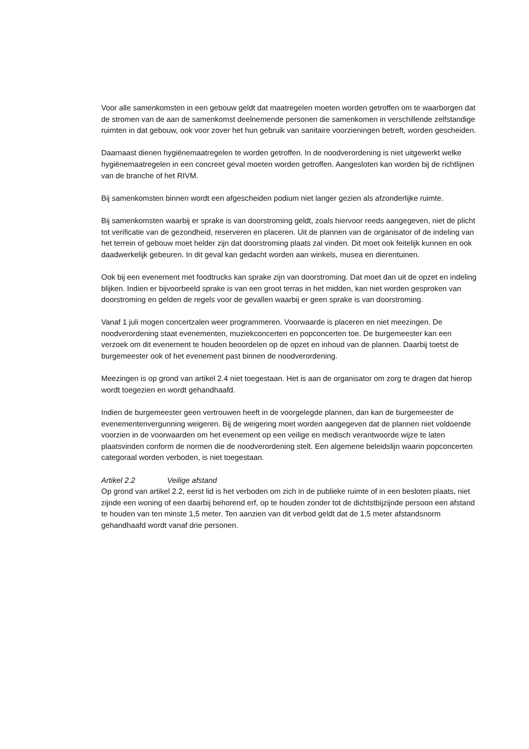Voor alle samenkomsten in een gebouw geldt dat maatregelen moeten worden getroffen om te waarborgen dat de stromen van de aan de samenkomst deelnemende personen die samenkomen in verschillende zelfstandige ruimten in dat gebouw, ook voor zover het hun gebruik van sanitaire voorzieningen betreft, worden gescheiden.
Daarnaast dienen hygiënemaatregelen te worden getroffen. In de noodverordening is niet uitgewerkt welke hygiënemaatregelen in een concreet geval moeten worden getroffen. Aangesloten kan worden bij de richtlijnen van de branche of het RIVM.
Bij samenkomsten binnen wordt een afgescheiden podium niet langer gezien als afzonderlijke ruimte.
Bij samenkomsten waarbij er sprake is van doorstroming geldt, zoals hiervoor reeds aangegeven, niet de plicht tot verificatie van de gezondheid, reserveren en placeren. Uit de plannen van de organisator of de indeling van het terrein of gebouw moet helder zijn dat doorstroming plaats zal vinden. Dit moet ook feitelijk kunnen en ook daadwerkelijk gebeuren. In dit geval kan gedacht worden aan winkels, musea en dierentuinen.
Ook bij een evenement met foodtrucks kan sprake zijn van doorstroming. Dat moet dan uit de opzet en indeling blijken. Indien er bijvoorbeeld sprake is van een groot terras in het midden, kan niet worden gesproken van doorstroming en gelden de regels voor de gevallen waarbij er geen sprake is van doorstroming.
Vanaf 1 juli mogen concertzalen weer programmeren. Voorwaarde is placeren en niet meezingen. De noodverordening staat evenementen, muziekconcerten en popconcerten toe. De burgemeester kan een verzoek om dit evenement te houden beoordelen op de opzet en inhoud van de plannen. Daarbij toetst de burgemeester ook of het evenement past binnen de noodverordening.
Meezingen is op grond van artikel 2.4 niet toegestaan. Het is aan de organisator om zorg te dragen dat hierop wordt toegezien en wordt gehandhaafd.
Indien de burgemeester geen vertrouwen heeft in de voorgelegde plannen, dan kan de burgemeester de evenementenvergunning weigeren. Bij de weigering moet worden aangegeven dat de plannen niet voldoende voorzien in de voorwaarden om het evenement op een veilige en medisch verantwoorde wijze te laten plaatsvinden conform de normen die de noodverordening stelt. Een algemene beleidslijn waarin popconcerten categoraal worden verboden, is niet toegestaan.
Artikel 2.2 Veilige afstand
Op grond van artikel 2.2, eerst lid is het verboden om zich in de publieke ruimte of in een besloten plaats, niet zijnde een woning of een daarbij behorend erf, op te houden zonder tot de dichtstbijzijnde persoon een afstand te houden van ten minste 1,5 meter. Ten aanzien van dit verbod geldt dat de 1,5 meter afstandsnorm gehandhaafd wordt vanaf drie personen.